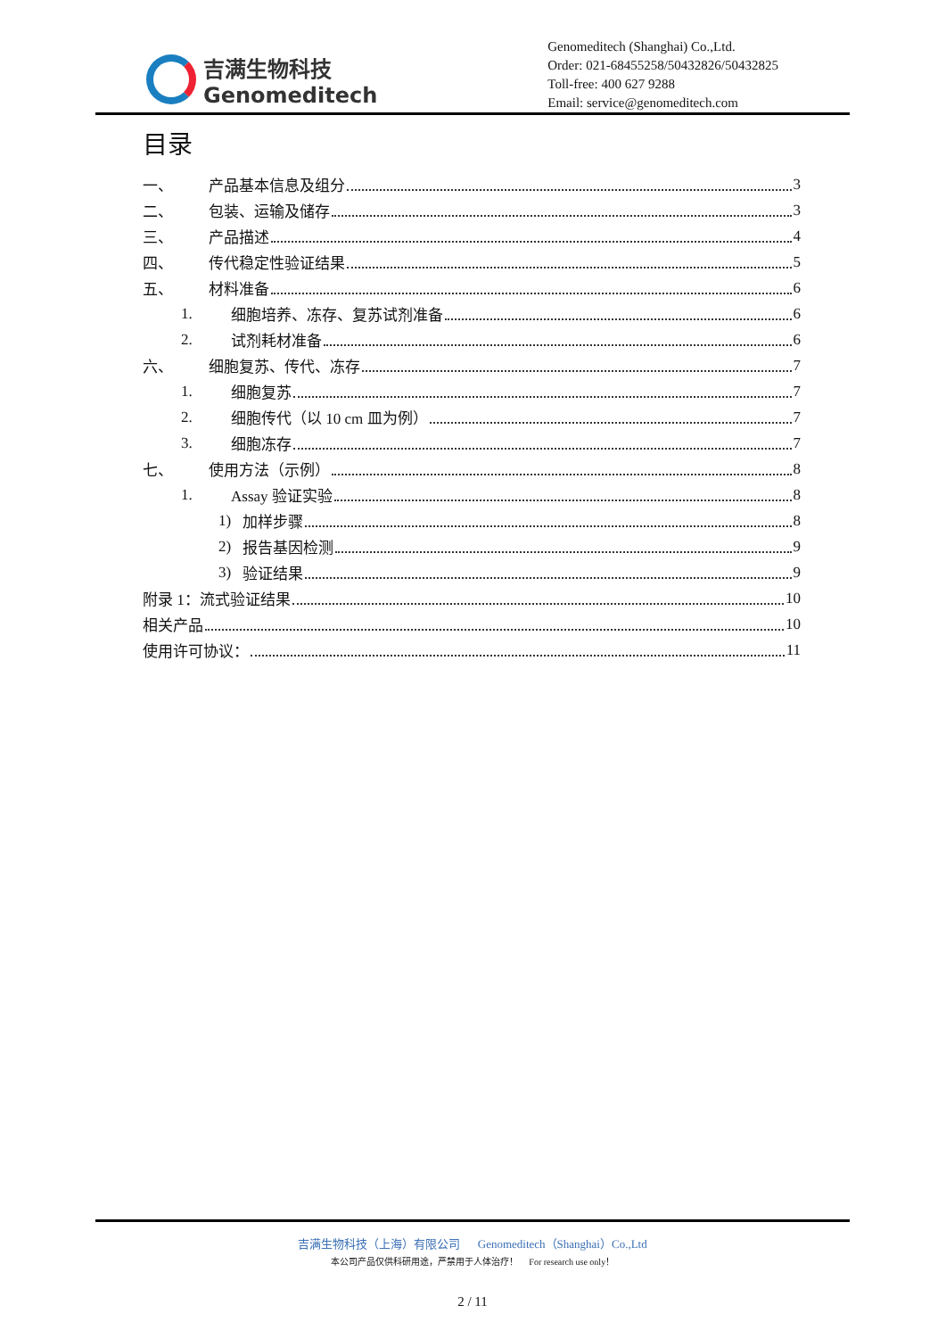吉满生物科技
Genomeditech
Genomeditech (Shanghai) Co.,Ltd.
Order: 021-68455258/50432826/50432825
Toll-free: 400 627 9288
Email: service@genomeditech.com
目录
一、 产品基本信息及组分 3
二、 包装、运输及储存 3
三、 产品描述 4
四、 传代稳定性验证结果 5
五、 材料准备 6
1. 细胞培养、冻存、复苏试剂准备 6
2. 试剂耗材准备 6
六、 细胞复苏、传代、冻存 7
1. 细胞复苏 7
2. 细胞传代（以 10 cm 皿为例） 7
3. 细胞冻存 7
七、 使用方法（示例） 8
1. Assay 验证实验 8
1) 加样步骤 8
2) 报告基因检测 9
3) 验证结果 9
附录 1：流式验证结果 10
相关产品 10
使用许可协议： 11
吉满生物科技（上海）有限公司 Genomeditech（Shanghai）Co.,Ltd
本公司产品仅供科研用途，严禁用于人体治疗！ For research use only！
2 / 11